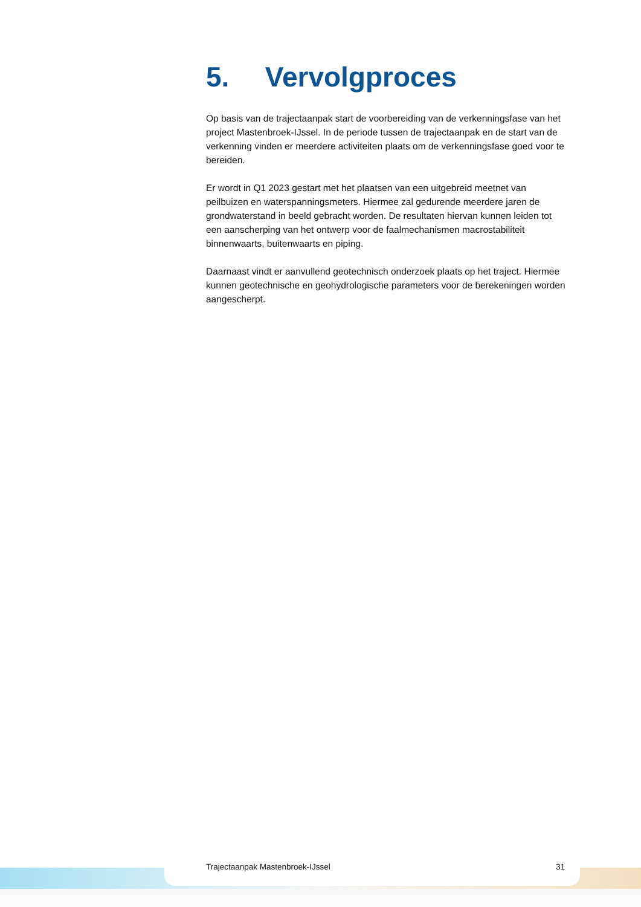5. Vervolgproces
Op basis van de trajectaanpak start de voorbereiding van de verkenningsfase van het project Mastenbroek-IJssel. In de periode tussen de trajectaanpak en de start van de verkenning vinden er meerdere activiteiten plaats om de verkenningsfase goed voor te bereiden.
Er wordt in Q1 2023 gestart met het plaatsen van een uitgebreid meetnet van peilbuizen en waterspanningsmeters. Hiermee zal gedurende meerdere jaren de grondwaterstand in beeld gebracht worden. De resultaten hiervan kunnen leiden tot een aanscherping van het ontwerp voor de faalmechanismen macrostabiliteit binnenwaarts, buitenwaarts en piping.
Daarnaast vindt er aanvullend geotechnisch onderzoek plaats op het traject. Hiermee kunnen geotechnische en geohydrologische parameters voor de berekeningen worden aangescherpt.
Trajectaanpak Mastenbroek-IJssel 31